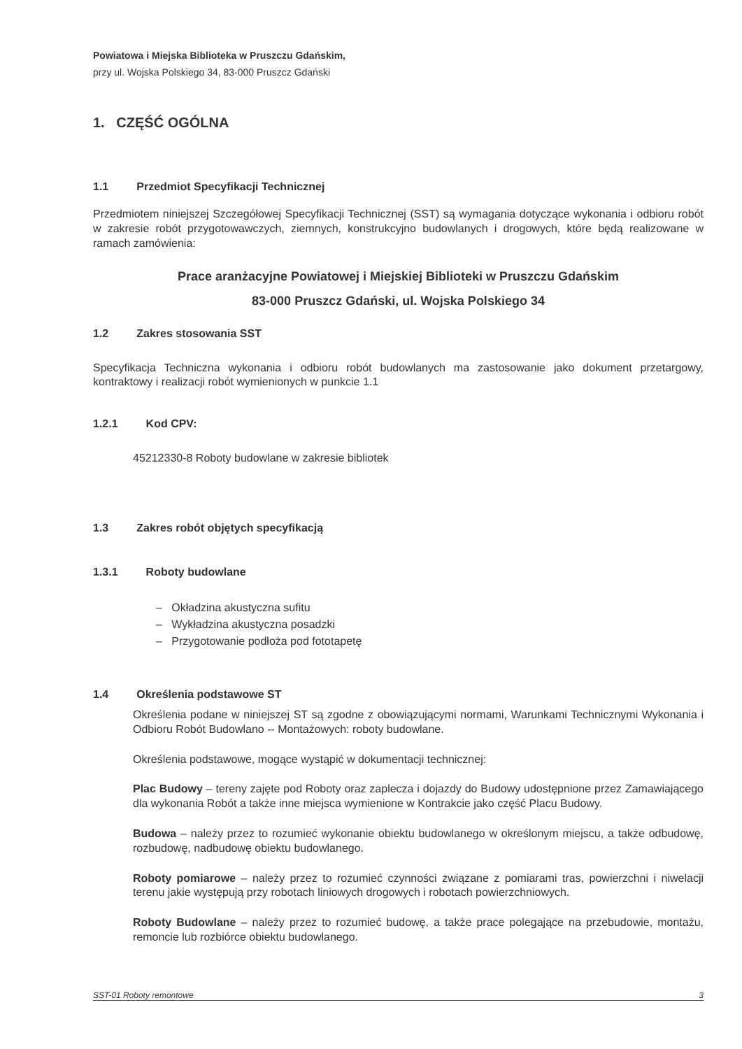Powiatowa i Miejska Biblioteka w Pruszczu Gdańskim,
przy ul. Wojska Polskiego 34, 83-000 Pruszcz Gdański
1. CZĘŚĆ OGÓLNA
1.1 Przedmiot Specyfikacji Technicznej
Przedmiotem niniejszej Szczegółowej Specyfikacji Technicznej (SST) są wymagania dotyczące wykonania i odbioru robót w zakresie robót przygotowawczych, ziemnych, konstrukcyjno budowlanych i drogowych, które będą realizowane w ramach zamówienia:
Prace aranżacyjne Powiatowej i Miejskiej Biblioteki w Pruszczu Gdańskim
83-000 Pruszcz Gdański, ul. Wojska Polskiego 34
1.2 Zakres stosowania SST
Specyfikacja Techniczna wykonania i odbioru robót budowlanych ma zastosowanie jako dokument przetargowy, kontraktowy i realizacji robót wymienionych w punkcie 1.1
1.2.1 Kod CPV:
45212330-8 Roboty budowlane w zakresie bibliotek
1.3 Zakres robót objętych specyfikacją
1.3.1 Roboty budowlane
– Okładzina akustyczna sufitu
– Wykładzina akustyczna posadzki
– Przygotowanie podłoża pod fototapetę
1.4 Określenia podstawowe ST
Określenia podane w niniejszej ST są zgodne z obowiązującymi normami, Warunkami Technicznymi Wykonania i Odbioru Robót Budowlano -- Montażowych: roboty budowlane.
Określenia podstawowe, mogące wystąpić w dokumentacji technicznej:
Plac Budowy – tereny zajęte pod Roboty oraz zaplecza i dojazdy do Budowy udostępnione przez Zamawiającego dla wykonania Robót a także inne miejsca wymienione w Kontrakcie jako część Placu Budowy.
Budowa – należy przez to rozumieć wykonanie obiektu budowlanego w określonym miejscu, a także odbudowę, rozbudowę, nadbudowę obiektu budowlanego.
Roboty pomiarowe – należy przez to rozumieć czynności związane z pomiarami tras, powierzchni i niwelacji terenu jakie występują przy robotach liniowych drogowych i robotach powierzchniowych.
Roboty Budowlane – należy przez to rozumieć budowę, a także prace polegające na przebudowie, montażu, remoncie lub rozbiórce obiektu budowlanego.
SST-01 Roboty remontowe 3